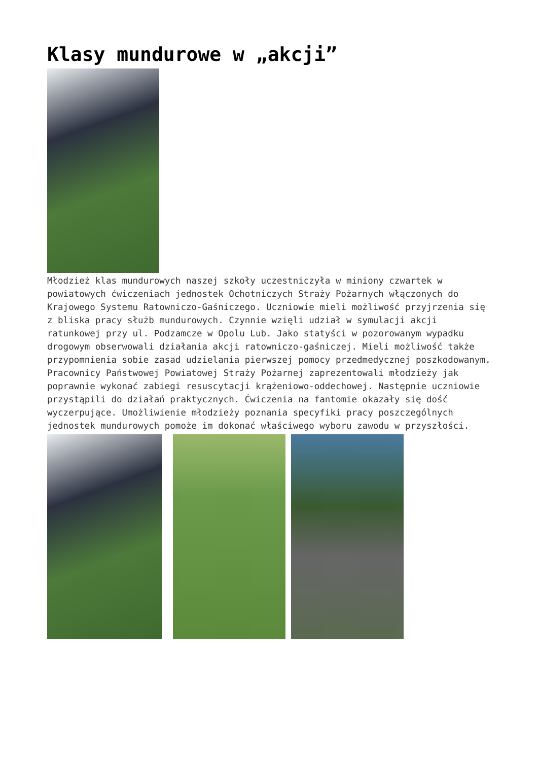Klasy mundurowe w „akcji”
Młodzież klas mundurowych naszej szkoły uczestniczyła w miniony czwartek w powiatowych ćwiczeniach jednostek Ochotniczych Straży Pożarnych włączonych do Krajowego Systemu Ratowniczo-Gaśniczego. Uczniowie mieli możliwość przyjrzenia się z bliska pracy służb mundurowych. Czynnie wzięli udział w symulacji akcji ratunkowej przy ul. Podzamcze w Opolu Lub. Jako statyści w pozorowanym wypadku drogowym obserwowali działania akcji ratowniczo-gaśniczej. Mieli możliwość także przypomnienia sobie zasad udzielania pierwszej pomocy przedmedycznej poszkodowanym. Pracownicy Państwowej Powiatowej Straży Pożarnej zaprezentowali młodzieży jak poprawnie wykonać zabiegi resuscytacji krążeniowo-oddechowej. Następnie uczniowie przystąpili do działań praktycznych. Ćwiczenia na fantomie okazały się dość wyczerpujące. Umożliwienie młodzieży poznania specyfiki pracy poszczególnych jednostek mundurowych pomoże im dokonać właściwego wyboru zawodu w przyszłości.